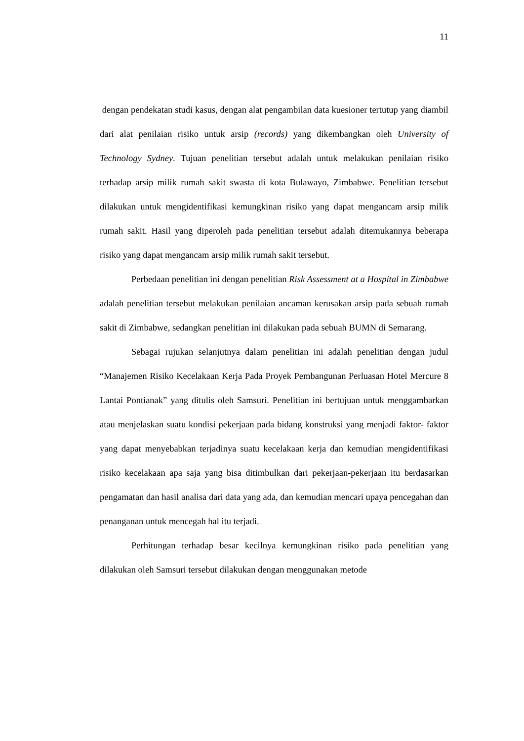11
dengan pendekatan studi kasus, dengan alat pengambilan data kuesioner tertutup yang diambil dari alat penilaian risiko untuk arsip (records) yang dikembangkan oleh University of Technology Sydney. Tujuan penelitian tersebut adalah untuk melakukan penilaian risiko terhadap arsip milik rumah sakit swasta di kota Bulawayo, Zimbabwe. Penelitian tersebut dilakukan untuk mengidentifikasi kemungkinan risiko yang dapat mengancam arsip milik rumah sakit. Hasil yang diperoleh pada penelitian tersebut adalah ditemukannya beberapa risiko yang dapat mengancam arsip milik rumah sakit tersebut.
Perbedaan penelitian ini dengan penelitian Risk Assessment at a Hospital in Zimbabwe adalah penelitian tersebut melakukan penilaian ancaman kerusakan arsip pada sebuah rumah sakit di Zimbabwe, sedangkan penelitian ini dilakukan pada sebuah BUMN di Semarang.
Sebagai rujukan selanjutnya dalam penelitian ini adalah penelitian dengan judul “Manajemen Risiko Kecelakaan Kerja Pada Proyek Pembangunan Perluasan Hotel Mercure 8 Lantai Pontianak” yang ditulis oleh Samsuri. Penelitian ini bertujuan untuk menggambarkan atau menjelaskan suatu kondisi pekerjaan pada bidang konstruksi yang menjadi faktor- faktor yang dapat menyebabkan terjadinya suatu kecelakaan kerja dan kemudian mengidentifikasi risiko kecelakaan apa saja yang bisa ditimbulkan dari pekerjaan-pekerjaan itu berdasarkan pengamatan dan hasil analisa dari data yang ada, dan kemudian mencari upaya pencegahan dan penanganan untuk mencegah hal itu terjadi.
Perhitungan terhadap besar kecilnya kemungkinan risiko pada penelitian yang dilakukan oleh Samsuri tersebut dilakukan dengan menggunakan metode